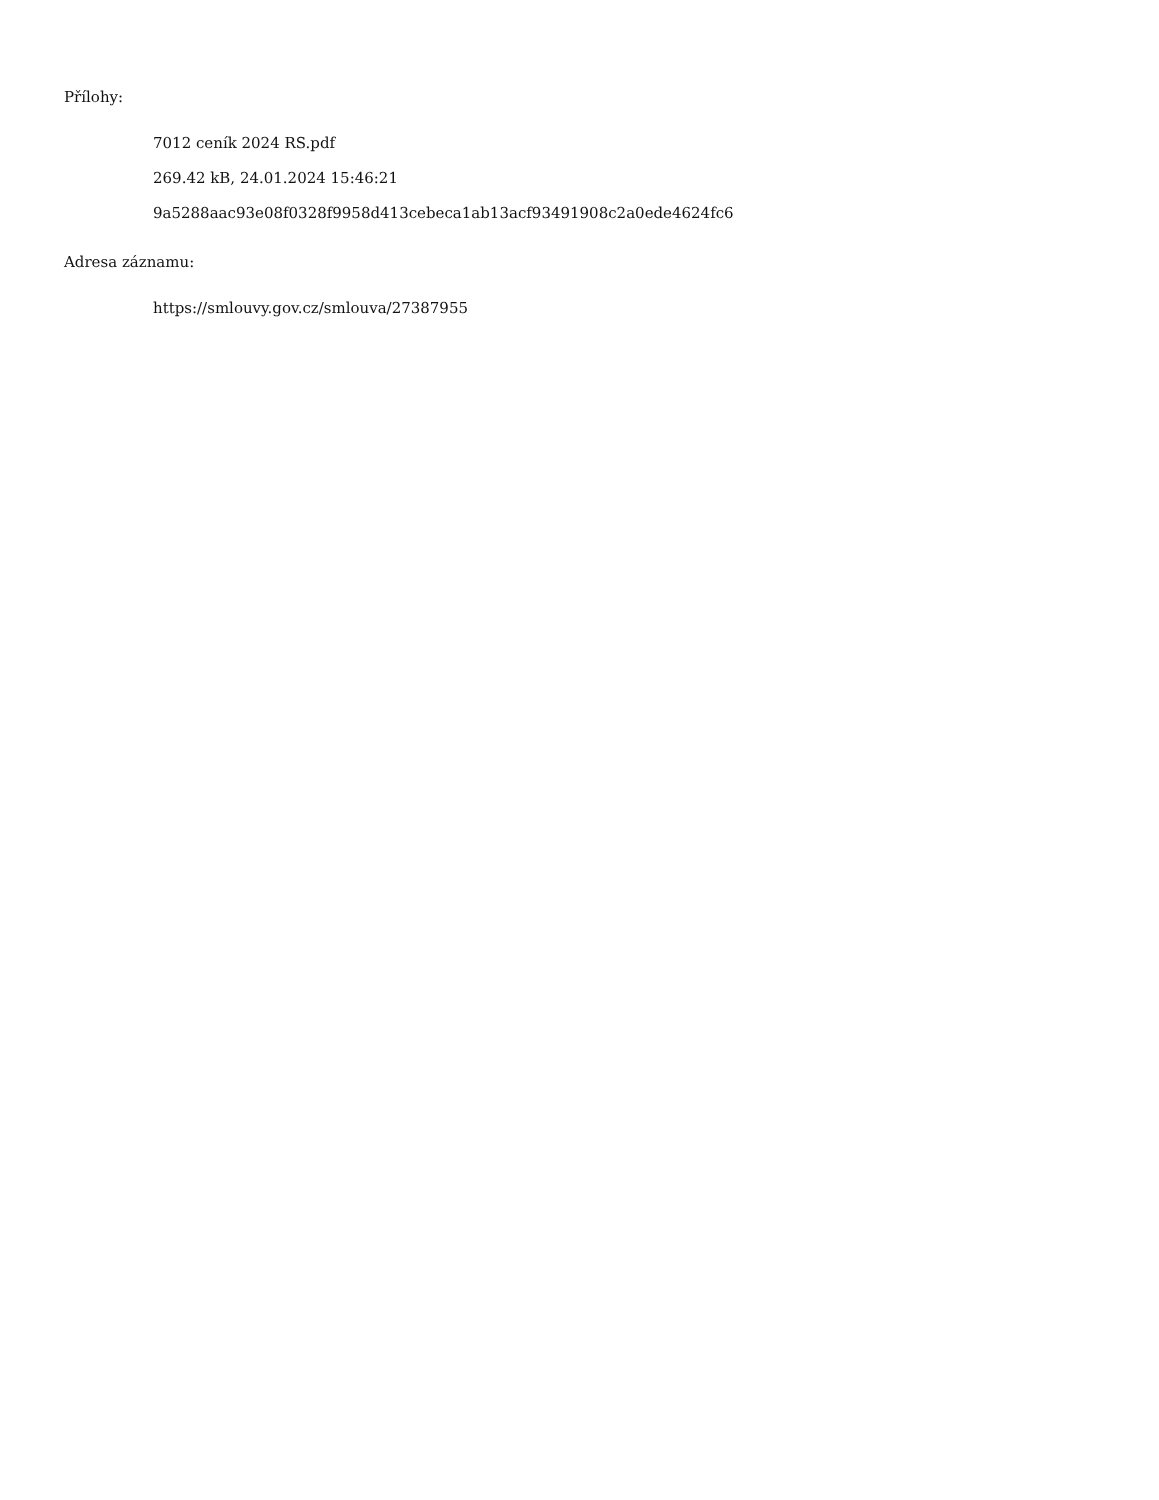Přílohy:
7012 ceník 2024 RS.pdf
269.42 kB, 24.01.2024 15:46:21
9a5288aac93e08f0328f9958d413cebeca1ab13acf93491908c2a0ede4624fc6
Adresa záznamu:
https://smlouvy.gov.cz/smlouva/27387955